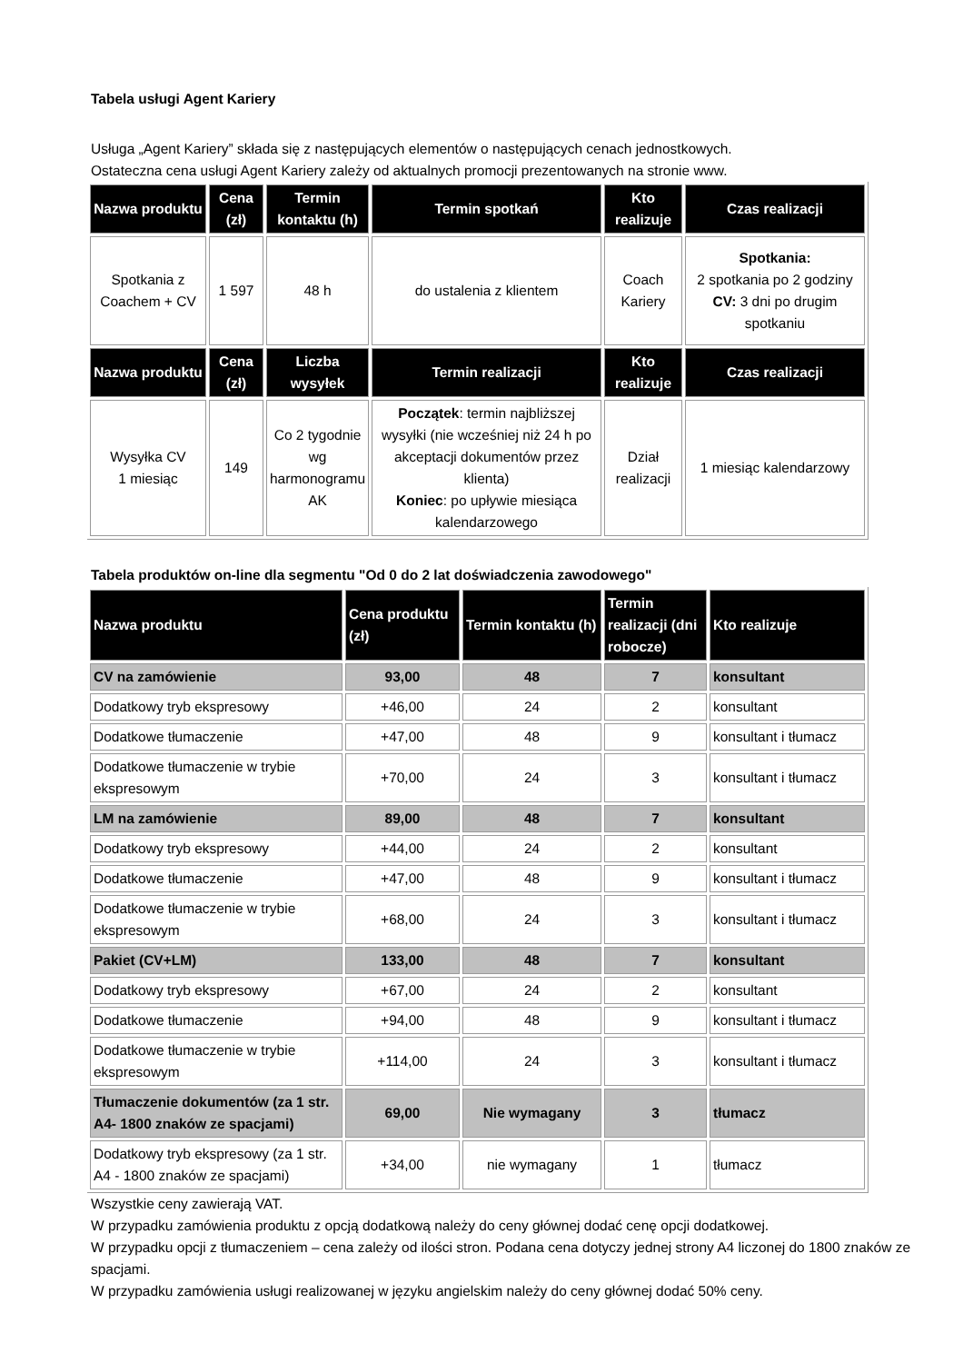Tabela usługi Agent Kariery
Usługa „Agent Kariery” składa się z następujących elementów o następujących cenach jednostkowych.
Ostateczna cena usługi Agent Kariery zależy od aktualnych promocji prezentowanych na stronie www.
| Nazwa produktu | Cena (zł) | Termin kontaktu (h) | Termin spotkań | Kto realizuje | Czas realizacji |
| --- | --- | --- | --- | --- | --- |
| Spotkania z Coachem + CV | 1 597 | 48 h | do ustalenia z klientem | Coach Kariery | Spotkania: 2 spotkania po 2 godziny CV: 3 dni po drugim spotkaniu |
| Nazwa produktu | Cena (zł) | Liczba wysyłek | Termin realizacji | Kto realizuje | Czas realizacji |
| Wysyłka CV 1 miesiąc | 149 | Co 2 tygodnie wg harmonogramu AK | Początek : termin najbliższej wysyłki (nie wcześniej niż 24 h po akceptacji dokumentów przez klienta) Koniec : po upływie miesiąca kalendarzowego | Dział realizacji | 1 miesiąc kalendarzowy |
Tabela produktów on-line dla segmentu "Od 0 do 2 lat doświadczenia zawodowego"
| Nazwa produktu | Cena produktu (zł) | Termin kontaktu (h) | Termin realizacji (dni robocze) | Kto realizuje |
| --- | --- | --- | --- | --- |
| CV na zamówienie | 93,00 | 48 | 7 | konsultant |
| Dodatkowy tryb ekspresowy | +46,00 | 24 | 2 | konsultant |
| Dodatkowe tłumaczenie | +47,00 | 48 | 9 | konsultant i tłumacz |
| Dodatkowe tłumaczenie w trybie ekspresowym | +70,00 | 24 | 3 | konsultant i tłumacz |
| LM na zamówienie | 89,00 | 48 | 7 | konsultant |
| Dodatkowy tryb ekspresowy | +44,00 | 24 | 2 | konsultant |
| Dodatkowe tłumaczenie | +47,00 | 48 | 9 | konsultant i tłumacz |
| Dodatkowe tłumaczenie w trybie ekspresowym | +68,00 | 24 | 3 | konsultant i tłumacz |
| Pakiet (CV+LM) | 133,00 | 48 | 7 | konsultant |
| Dodatkowy tryb ekspresowy | +67,00 | 24 | 2 | konsultant |
| Dodatkowe tłumaczenie | +94,00 | 48 | 9 | konsultant i tłumacz |
| Dodatkowe tłumaczenie w trybie ekspresowym | +114,00 | 24 | 3 | konsultant i tłumacz |
| Tłumaczenie dokumentów (za 1 str. A4- 1800 znaków ze spacjami) | 69,00 | Nie wymagany | 3 | tłumacz |
| Dodatkowy tryb ekspresowy (za 1 str. A4 - 1800 znaków ze spacjami) | +34,00 | nie wymagany | 1 | tłumacz |
Wszystkie ceny zawierają VAT.
W przypadku zamówienia produktu z opcją dodatkową należy do ceny głównej dodać cenę opcji dodatkowej.
W przypadku opcji z tłumaczeniem – cena zależy od ilości stron. Podana cena dotyczy jednej strony A4 liczonej do 1800 znaków ze spacjami.
W przypadku zamówienia usługi realizowanej w języku angielskim należy do ceny głównej dodać 50% ceny.